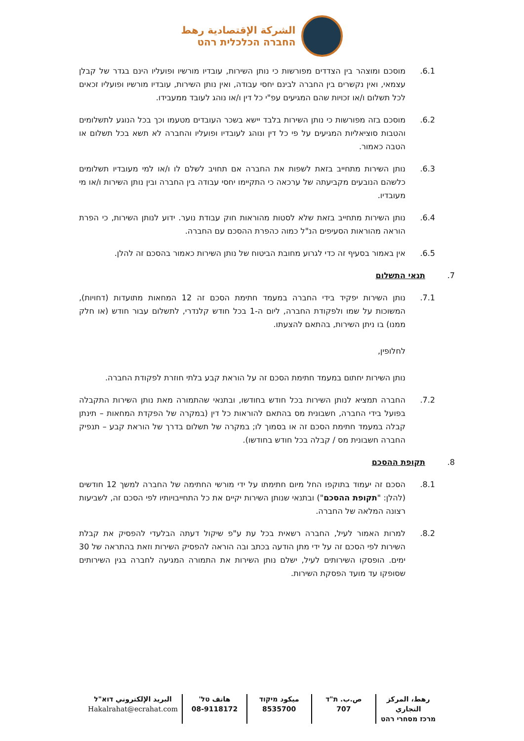الشركة الإقتصادية رهط
החברה הכלכלית רהט
6.1. מוסכם ומוצהר בין הצדדים מפורשות כי נותן השירות, עובדיו מורשיו ופועליו הינם בגדר של קבלן עצמאי, ואין נקשרים בין החברה לבינם יחסי עבודה, ואין נותן השירות, עובדיו מורשיו ופועליו זכאים לכל תשלום ו/או זכויות שהם המגיעים עפ"י כל דין ו/או נוהג לעובד ממעבידו.
6.2. מוסכם בזה מפורשות כי נותן השירות בלבד יישא בשכר העובדים מטעמו וכך בכל הנוגע לתשלומים והטבות סוציאליות המגיעים על פי כל דין ונוהג לעובדיו ופועליו והחברה לא תשא בכל תשלום או הטבה כאמור.
6.3. נותן השירות מתחייב בזאת לשפות את החברה אם תחויב לשלם לו ו/או למי מעובדיו תשלומים כלשהם הנובעים מקביעתה של ערכאה כי התקיימו יחסי עבודה בין החברה ובין נותן השירות ו/או מי מעובדיו.
6.4. נותן השירות מתחייב בזאת שלא לסטות מהוראות חוק עבודת נוער. ידוע לנותן השירות, כי הפרת הוראה מהוראות הסעיפים הנ"ל כמוה כהפרת ההסכם עם החברה.
6.5. אין באמור בסעיף זה כדי לגרוע מחובת הביטוח של נותן השירות כאמור בהסכם זה להלן.
7. תנאי התשלום
7.1. נותן השירות יפקיד בידי החברה במעמד חתימת הסכם זה 12 המחאות מתועדות (דחויות), המשוכות על שמו ולפקודת החברה, ליום ה-1 בכל חודש קלנדרי, לתשלום עבור חודש (או חלק ממנו) בו ניתן השירות, בהתאם להצעתו.
לחלופין,
נותן השירות יחתום במעמד חתימת הסכם זה על הוראת קבע בלתי חוזרת לפקודת החברה.
7.2. החברה תמציא לנותן השירות בכל חודש בחודשו, ובתנאי שהתמורה מאת נותן השירות התקבלה בפועל בידי החברה, חשבונית מס בהתאם להוראות כל דין (במקרה של הפקדת המחאות – תינתן קבלה במעמד חתימת הסכם זה או בסמוך לו; במקרה של תשלום בדרך של הוראת קבע – תנפיק החברה חשבונית מס / קבלה בכל חודש בחודשו).
8. תקופת ההסכם
8.1. הסכם זה יעמוד בתוקפו החל מיום חתימתו על ידי מורשי החתימה של החברה למשך 12 חודשים (להלן: "תקופת ההסכם") ובתנאי שנותן השירות יקיים את כל התחייבויותיו לפי הסכם זה, לשביעות רצונה המלאה של החברה.
8.2. למרות האמור לעיל, החברה רשאית בכל עת ע"פ שיקול דעתה הבלעדי להפסיק את קבלת השירות לפי הסכם זה על ידי מתן הודעה בכתב ובה הוראה להפסיק השירות וזאת בהתראה של 30 ימים. הופסקו השירותים לעיל, ישלם נותן השירות את התמורה המגיעה לחברה בגין השירותים שסופקו עד מועד הפסקת השירות.
رهط، المركز التجاري
מרכז מסחרי רהט
ص.ب. ת"ד
707
ميكود מיקוד
8535700
هاتف טל'
08-9118172
البريد الإلكتروني דוא"ל
Hakalrahat@ecrahat.com